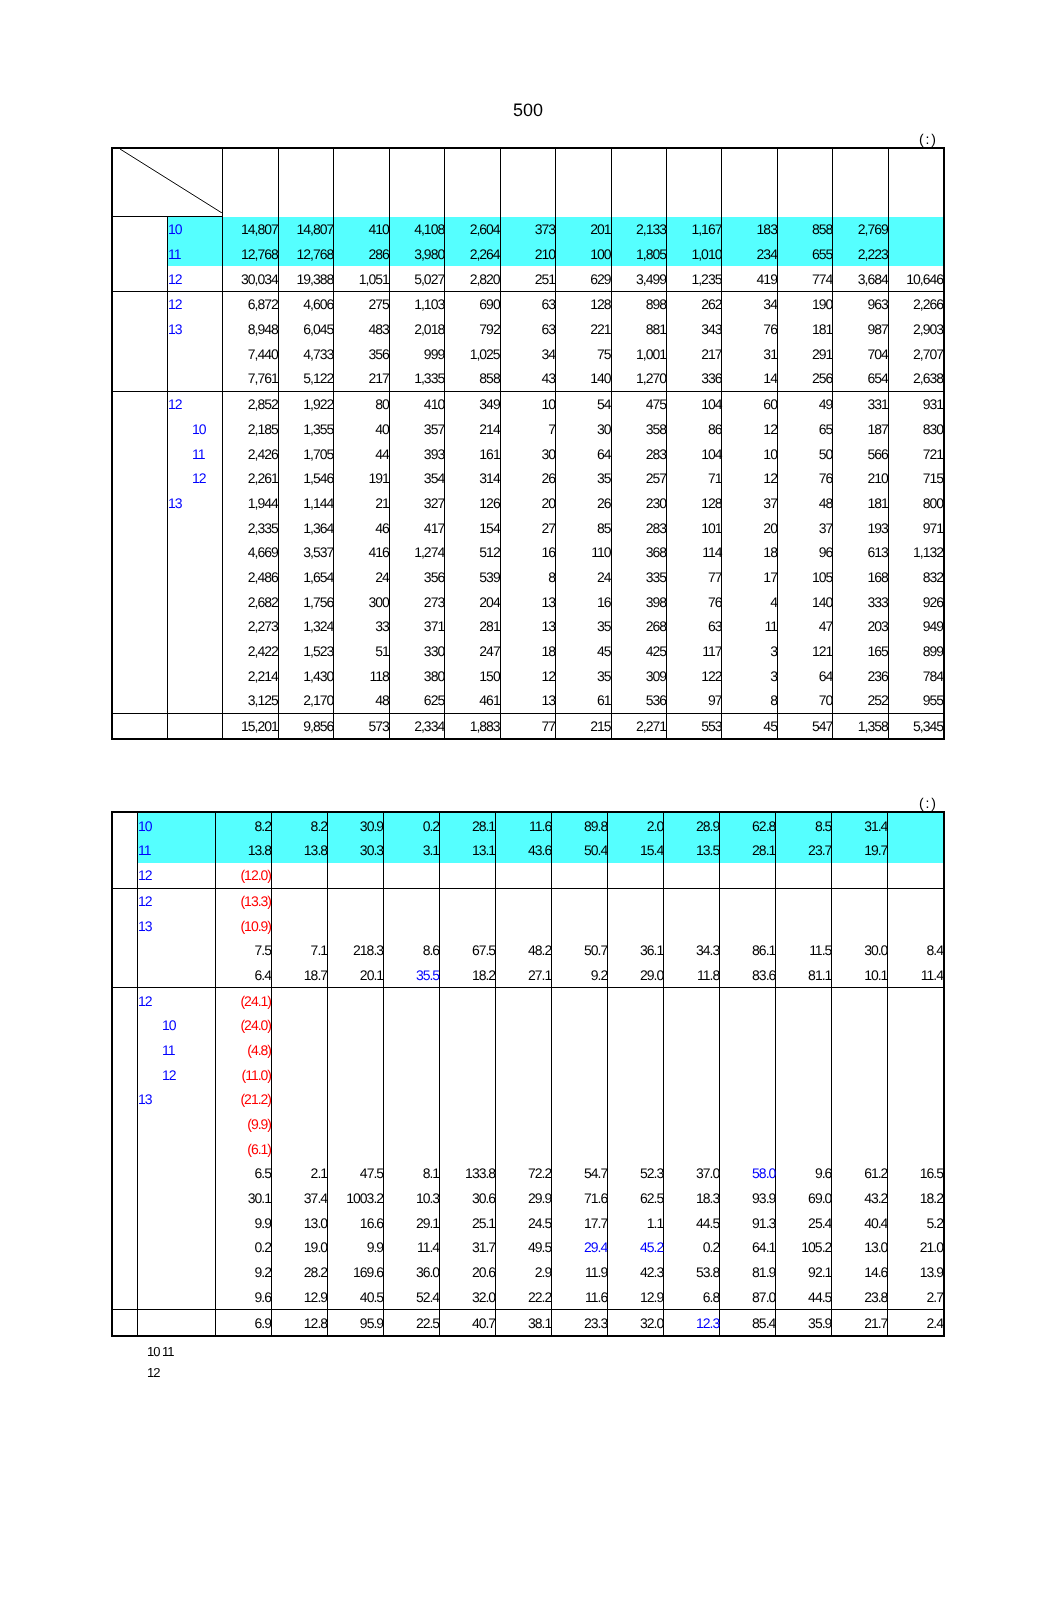500
( : )
| | 10 | 14,807 | 14,807 | 410 | 4,108 | 2,604 | 373 | 201 | 2,133 | 1,167 | 183 | 858 | 2,769 | |
| | 11 | 12,768 | 12,768 | 286 | 3,980 | 2,264 | 210 | 100 | 1,805 | 1,010 | 234 | 655 | 2,223 | |
| | 12 | 30,034 | 19,388 | 1,051 | 5,027 | 2,820 | 251 | 629 | 3,499 | 1,235 | 419 | 774 | 3,684 | 10,646 |
| | 12 | 6,872 | 4,606 | 275 | 1,103 | 690 | 63 | 128 | 898 | 262 | 34 | 190 | 963 | 2,266 |
| | 13 | 8,948 | 6,045 | 483 | 2,018 | 792 | 63 | 221 | 881 | 343 | 76 | 181 | 987 | 2,903 |
| | | 7,440 | 4,733 | 356 | 999 | 1,025 | 34 | 75 | 1,001 | 217 | 31 | 291 | 704 | 2,707 |
| | | 7,761 | 5,122 | 217 | 1,335 | 858 | 43 | 140 | 1,270 | 336 | 14 | 256 | 654 | 2,638 |
| | 12 | 2,852 | 1,922 | 80 | 410 | 349 | 10 | 54 | 475 | 104 | 60 | 49 | 331 | 931 |
| | 10 | 2,185 | 1,355 | 40 | 357 | 214 | 7 | 30 | 358 | 86 | 12 | 65 | 187 | 830 |
| | 11 | 2,426 | 1,705 | 44 | 393 | 161 | 30 | 64 | 283 | 104 | 10 | 50 | 566 | 721 |
| | 12 | 2,261 | 1,546 | 191 | 354 | 314 | 26 | 35 | 257 | 71 | 12 | 76 | 210 | 715 |
| | 13 | 1,944 | 1,144 | 21 | 327 | 126 | 20 | 26 | 230 | 128 | 37 | 48 | 181 | 800 |
| | | 2,335 | 1,364 | 46 | 417 | 154 | 27 | 85 | 283 | 101 | 20 | 37 | 193 | 971 |
| | | 4,669 | 3,537 | 416 | 1,274 | 512 | 16 | 110 | 368 | 114 | 18 | 96 | 613 | 1,132 |
| | | 2,486 | 1,654 | 24 | 356 | 539 | 8 | 24 | 335 | 77 | 17 | 105 | 168 | 832 |
| | | 2,682 | 1,756 | 300 | 273 | 204 | 13 | 16 | 398 | 76 | 4 | 140 | 333 | 926 |
| | | 2,273 | 1,324 | 33 | 371 | 281 | 13 | 35 | 268 | 63 | 11 | 47 | 203 | 949 |
| | | 2,422 | 1,523 | 51 | 330 | 247 | 18 | 45 | 425 | 117 | 3 | 121 | 165 | 899 |
| | | 2,214 | 1,430 | 118 | 380 | 150 | 12 | 35 | 309 | 122 | 3 | 64 | 236 | 784 |
| | | 3,125 | 2,170 | 48 | 625 | 461 | 13 | 61 | 536 | 97 | 8 | 70 | 252 | 955 |
| | | 15,201 | 9,856 | 573 | 2,334 | 1,883 | 77 | 215 | 2,271 | 553 | 45 | 547 | 1,358 | 5,345 |
( : )
| | 10 | 8.2 | 8.2 | 30.9 | 0.2 | 28.1 | 11.6 | 89.8 | 2.0 | 28.9 | 62.8 | 8.5 | 31.4 | |
| | 11 | 13.8 | 13.8 | 30.3 | 3.1 | 13.1 | 43.6 | 50.4 | 15.4 | 13.5 | 28.1 | 23.7 | 19.7 | |
| | 12 | (12.0) | | | | | | | | | | | | |
| | 12 | (13.3) | | | | | | | | | | | | |
| | 13 | (10.9) | | | | | | | | | | | | |
| | | 7.5 | 7.1 | 218.3 | 8.6 | 67.5 | 48.2 | 50.7 | 36.1 | 34.3 | 86.1 | 11.5 | 30.0 | 8.4 |
| | | 6.4 | 18.7 | 20.1 | 35.5 | 18.2 | 27.1 | 9.2 | 29.0 | 11.8 | 83.6 | 81.1 | 10.1 | 11.4 |
| | 12 | (24.1) | | | | | | | | | | | | |
| | 10 | (24.0) | | | | | | | | | | | | |
| | 11 | (4.8) | | | | | | | | | | | | |
| | 12 | (11.0) | | | | | | | | | | | | |
| | 13 | (21.2) | | | | | | | | | | | | |
| | | (9.9) | | | | | | | | | | | | |
| | | (6.1) | | | | | | | | | | | | |
| | | 6.5 | 2.1 | 47.5 | 8.1 | 133.8 | 72.2 | 54.7 | 52.3 | 37.0 | 58.0 | 9.6 | 61.2 | 16.5 |
| | | 30.1 | 37.4 | 1003.2 | 10.3 | 30.6 | 29.9 | 71.6 | 62.5 | 18.3 | 93.9 | 69.0 | 43.2 | 18.2 |
| | | 9.9 | 13.0 | 16.6 | 29.1 | 25.1 | 24.5 | 17.7 | 1.1 | 44.5 | 91.3 | 25.4 | 40.4 | 5.2 |
| | | 0.2 | 19.0 | 9.9 | 11.4 | 31.7 | 49.5 | 29.4 | 45.2 | 0.2 | 64.1 | 105.2 | 13.0 | 21.0 |
| | | 9.2 | 28.2 | 169.6 | 36.0 | 20.6 | 2.9 | 11.9 | 42.3 | 53.8 | 81.9 | 92.1 | 14.6 | 13.9 |
| | | 9.6 | 12.9 | 40.5 | 52.4 | 32.0 | 22.2 | 11.6 | 12.9 | 6.8 | 87.0 | 44.5 | 23.8 | 2.7 |
| | | 6.9 | 12.8 | 95.9 | 22.5 | 40.7 | 38.1 | 23.3 | 32.0 | 12.3 | 85.4 | 35.9 | 21.7 | 2.4 |
10 11
12